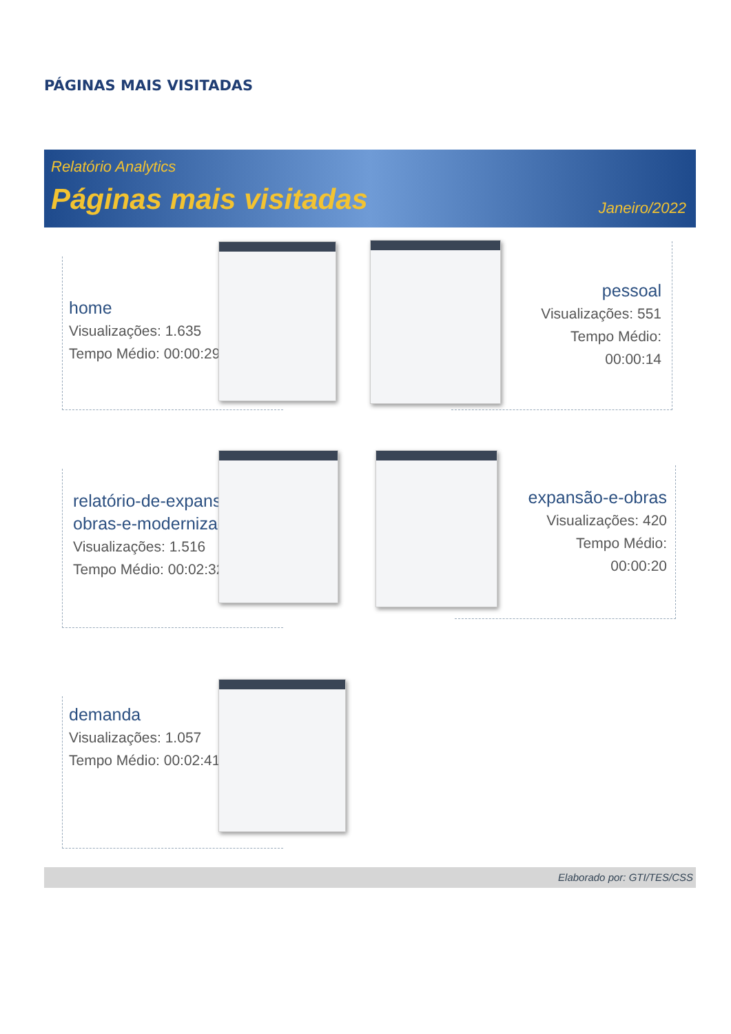PÁGINAS MAIS VISITADAS
Relatório Analytics
Páginas mais visitadas Janeiro/2022
home
Visualizações: 1.635
Tempo Médio: 00:00:29
pessoal
Visualizações: 551
Tempo Médio: 00:00:14
relatório-de-expansão-
obras-e-modernização
Visualizações: 1.516
Tempo Médio: 00:02:32
expansão-e-obras
Visualizações: 420
Tempo Médio: 00:00:20
demanda
Visualizações: 1.057
Tempo Médio: 00:02:41
Elaborado por: GTI/TES/CSS